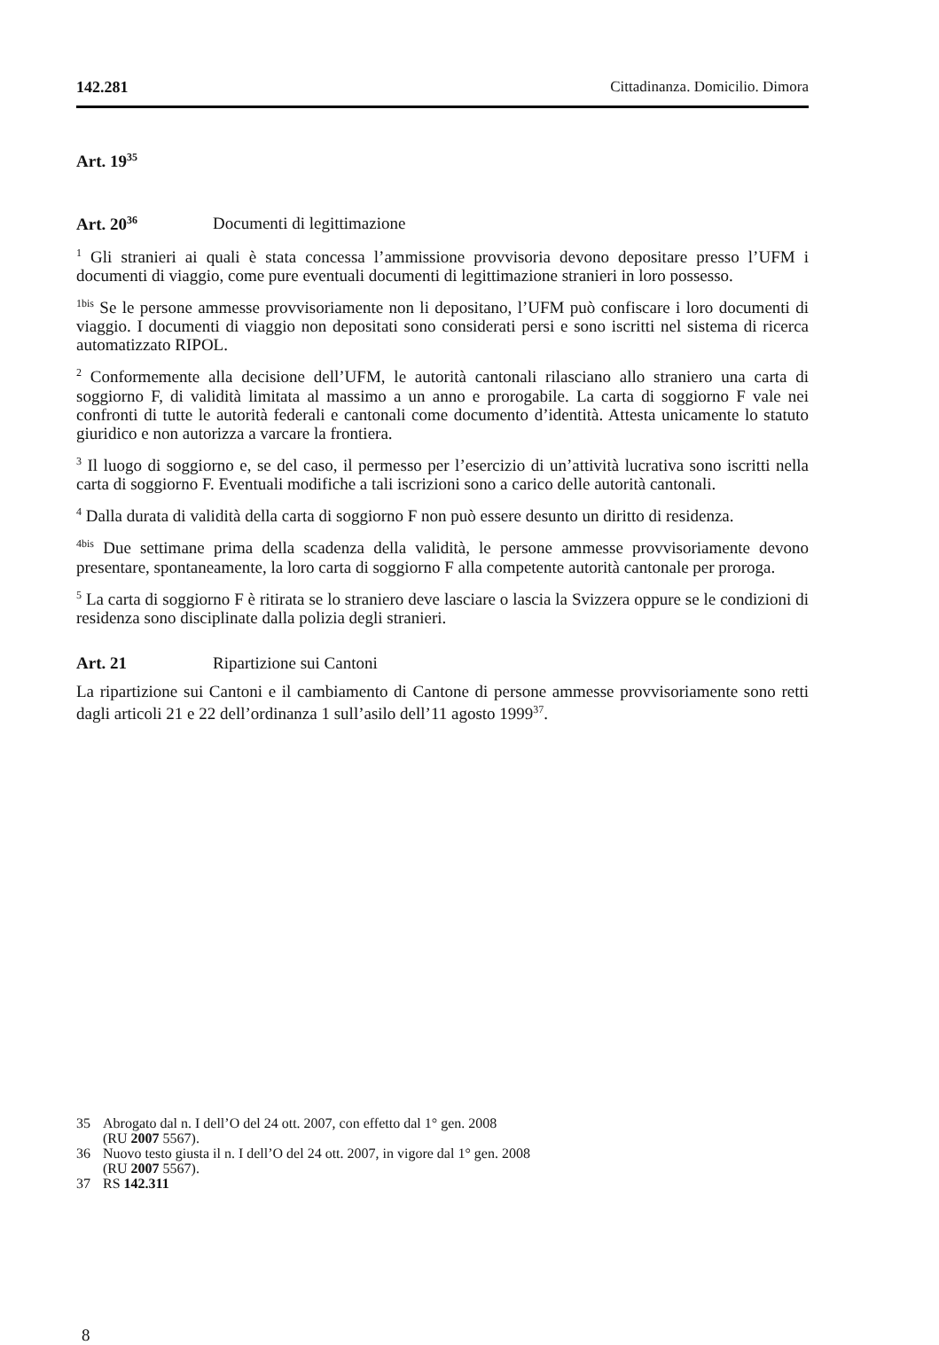142.281 Cittadinanza. Domicilio. Dimora
Art. 19<sup>35</sup>
Art. 20<sup>36</sup> Documenti di legittimazione
<sup>1</sup> Gli stranieri ai quali è stata concessa l’ammissione provvisoria devono depositare presso l’UFM i documenti di viaggio, come pure eventuali documenti di legittimazione stranieri in loro possesso.
<sup>1bis</sup> Se le persone ammesse provvisoriamente non li depositano, l’UFM può confiscare i loro documenti di viaggio. I documenti di viaggio non depositati sono considerati persi e sono iscritti nel sistema di ricerca automatizzato RIPOL.
<sup>2</sup> Conformemente alla decisione dell’UFM, le autorità cantonali rilasciano allo straniero una carta di soggiorno F, di validità limitata al massimo a un anno e prorogabile. La carta di soggiorno F vale nei confronti di tutte le autorità federali e cantonali come documento d’identità. Attesta unicamente lo statuto giuridico e non autorizza a varcare la frontiera.
<sup>3</sup> Il luogo di soggiorno e, se del caso, il permesso per l’esercizio di un’attività lucrativa sono iscritti nella carta di soggiorno F. Eventuali modifiche a tali iscrizioni sono a carico delle autorità cantonali.
<sup>4</sup> Dalla durata di validità della carta di soggiorno F non può essere desunto un diritto di residenza.
<sup>4bis</sup> Due settimane prima della scadenza della validità, le persone ammesse provvisoriamente devono presentare, spontaneamente, la loro carta di soggiorno F alla competente autorità cantonale per proroga.
<sup>5</sup> La carta di soggiorno F è ritirata se lo straniero deve lasciare o lascia la Svizzera oppure se le condizioni di residenza sono disciplinate dalla polizia degli stranieri.
Art. 21 Ripartizione sui Cantoni
La ripartizione sui Cantoni e il cambiamento di Cantone di persone ammesse provvisoriamente sono retti dagli articoli 21 e 22 dell’ordinanza 1 sull’asilo dell’11 agosto 1999<sup>37</sup>.
35 Abrogato dal n. I dell’O del 24 ott. 2007, con effetto dal 1° gen. 2008
(RU 2007 5567).
36 Nuovo testo giusta il n. I dell’O del 24 ott. 2007, in vigore dal 1° gen. 2008
(RU 2007 5567).
37 RS 142.311
8